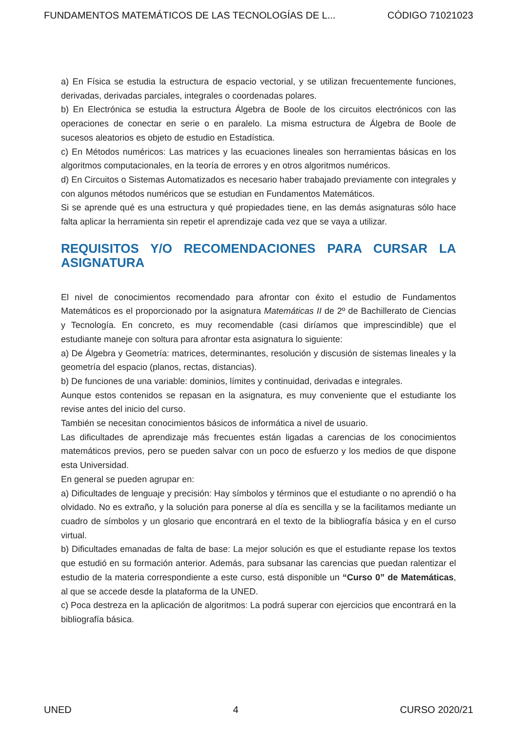FUNDAMENTOS MATEMÁTICOS DE LAS TECNOLOGÍAS DE L... CÓDIGO 71021023
a) En Física se estudia la estructura de espacio vectorial, y se utilizan frecuentemente funciones, derivadas, derivadas parciales, integrales o coordenadas polares.
b) En Electrónica se estudia la estructura Álgebra de Boole de los circuitos electrónicos con las operaciones de conectar en serie o en paralelo. La misma estructura de Álgebra de Boole de sucesos aleatorios es objeto de estudio en Estadística.
c) En Métodos numéricos: Las matrices y las ecuaciones lineales son herramientas básicas en los algoritmos computacionales, en la teoría de errores y en otros algoritmos numéricos.
d) En Circuitos o Sistemas Automatizados es necesario haber trabajado previamente con integrales y con algunos métodos numéricos que se estudian en Fundamentos Matemáticos.
Si se aprende qué es una estructura y qué propiedades tiene, en las demás asignaturas sólo hace falta aplicar la herramienta sin repetir el aprendizaje cada vez que se vaya a utilizar.
REQUISITOS Y/O RECOMENDACIONES PARA CURSAR LA ASIGNATURA
El nivel de conocimientos recomendado para afrontar con éxito el estudio de Fundamentos Matemáticos es el proporcionado por la asignatura Matemáticas II de 2º de Bachillerato de Ciencias y Tecnología. En concreto, es muy recomendable (casi diríamos que imprescindible) que el estudiante maneje con soltura para afrontar esta asignatura lo siguiente:
a) De Álgebra y Geometría: matrices, determinantes, resolución y discusión de sistemas lineales y la geometría del espacio (planos, rectas, distancias).
b) De funciones de una variable: dominios, límites y continuidad, derivadas e integrales.
Aunque estos contenidos se repasan en la asignatura, es muy conveniente que el estudiante los revise antes del inicio del curso.
También se necesitan conocimientos básicos de informática a nivel de usuario.
Las dificultades de aprendizaje más frecuentes están ligadas a carencias de los conocimientos matemáticos previos, pero se pueden salvar con un poco de esfuerzo y los medios de que dispone esta Universidad.
En general se pueden agrupar en:
a) Dificultades de lenguaje y precisión: Hay símbolos y términos que el estudiante o no aprendió o ha olvidado. No es extraño, y la solución para ponerse al día es sencilla y se la facilitamos mediante un cuadro de símbolos y un glosario que encontrará en el texto de la bibliografía básica y en el curso virtual.
b) Dificultades emanadas de falta de base: La mejor solución es que el estudiante repase los textos que estudió en su formación anterior. Además, para subsanar las carencias que puedan ralentizar el estudio de la materia correspondiente a este curso, está disponible un “Curso 0” de Matemáticas, al que se accede desde la plataforma de la UNED.
c) Poca destreza en la aplicación de algoritmos: La podrá superar con ejercicios que encontrará en la bibliografía básica.
UNED 4 CURSO 2020/21